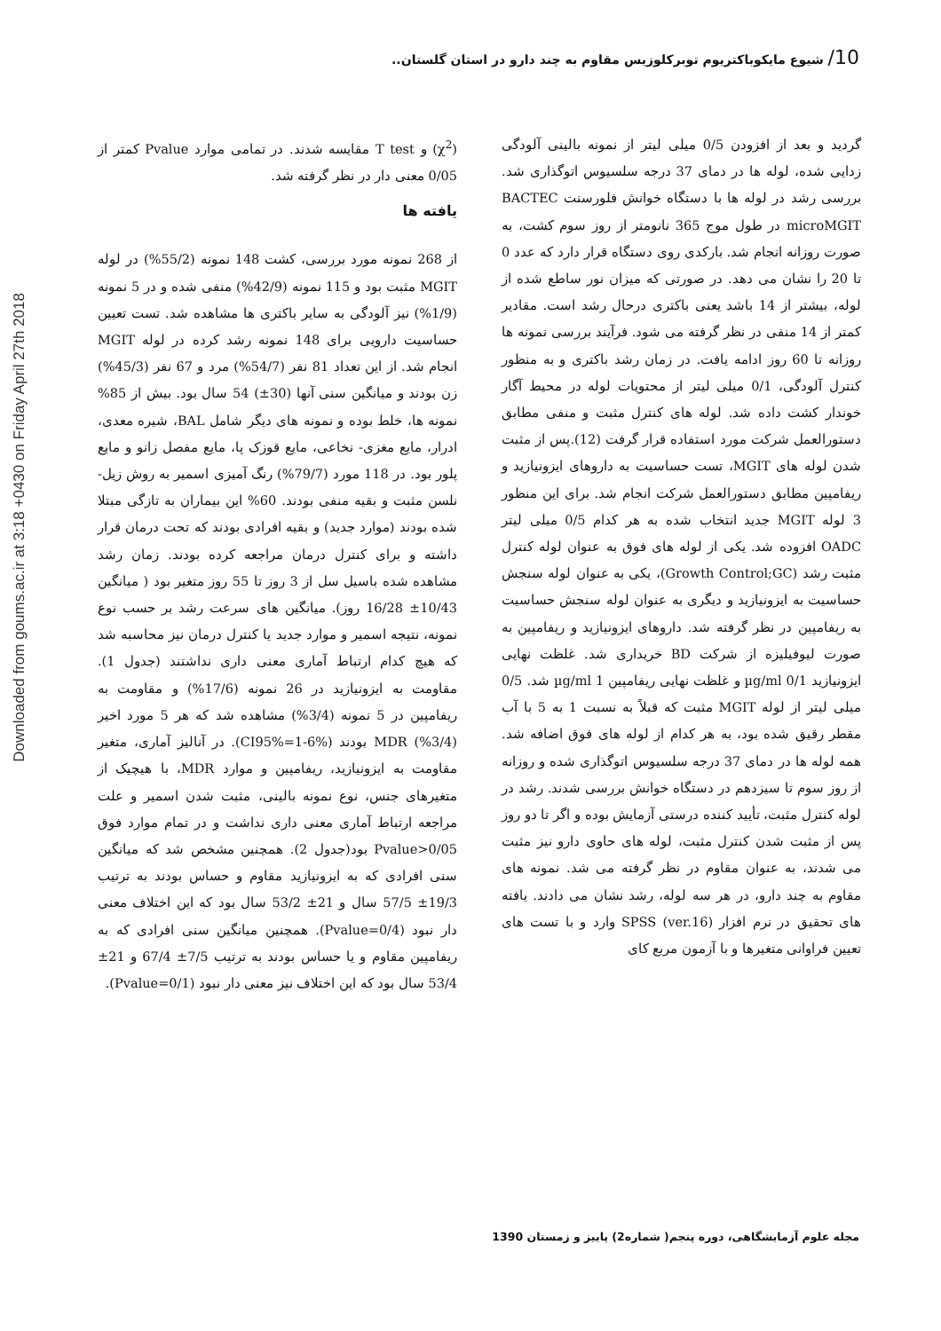Downloaded from goums.ac.ir at 3:18 +0430 on Friday April 27th 2018
10/ شیوع مایکوباکتریوم توبرکلوزیس مقاوم به چند دارو در استان گلستان..
گردید و بعد از افزودن 0/5 میلی لیتر از نمونه بالینی آلودگی زدایی شده، لوله ها در دمای 37 درجه سلسیوس اتوگذاری شد. بررسی رشد در لوله ها با دستگاه خوانش فلورسنت BACTEC microMGIT در طول موج 365 نانومتر از روز سوم کشت، به صورت روزانه انجام شد. بارکدی روی دستگاه قرار دارد که عدد 0 تا 20 را نشان می دهد. در صورتی که میزان نور ساطع شده از لوله، بیشتر از 14 باشد یعنی باکتری درحال رشد است. مقادیر کمتر از 14 منفی در نظر گرفته می شود. فرآیند بررسی نمونه ها روزانه تا 60 روز ادامه یافت. در زمان رشد باکتری و به منظور کنترل آلودگی، 0/1 میلی لیتر از محتویات لوله در محیط آگار خوندار کشت داده شد. لوله های کنترل مثبت و منفی مطابق دستورالعمل شرکت مورد استفاده قرار گرفت (12).پس از مثبت شدن لوله های MGIT، تست حساسیت به داروهای ایزونیازید و ریفامپین مطابق دستورالعمل شرکت انجام شد. برای این منظور 3 لوله MGIT جدید انتخاب شده به هر کدام 0/5 میلی لیتر OADC افزوده شد. یکی از لوله های فوق به عنوان لوله کنترل مثبت رشد (Growth Control;GC)، یکی به عنوان لوله سنجش حساسیت به ایزونیازید و دیگری به عنوان لوله سنجش حساسیت به ریفامپین در نظر گرفته شد. داروهای ایزونیازید و ریفامپین به صورت لیوفیلیزه از شرکت BD خریداری شد. غلظت نهایی ایزونیازید µg/ml 0/1 و غلظت نهایی ریفامپین µg/ml 1 شد. 0/5 میلی لیتر از لوله MGIT مثبت که قبلاً به نسبت 1 به 5 با آب مقطر رقیق شده بود، به هر کدام از لوله های فوق اضافه شد. همه لوله ها در دمای 37 درجه سلسیوس اتوگذاری شده و روزانه از روز سوم تا سیزدهم در دستگاه خوانش بررسی شدند. رشد در لوله کنترل مثبت، تأیید کننده درستی آزمایش بوده و اگر تا دو روز پس از مثبت شدن کنترل مثبت، لوله های حاوی دارو نیز مثبت می شدند، به عنوان مقاوم در نظر گرفته می شد. نمونه های مقاوم به چند دارو، در هر سه لوله، رشد نشان می دادند. یافته های تحقیق در نرم افزار SPSS (ver.16) وارد و با تست های تعیین فراوانی متغیرها و با آزمون مربع کای
(χ<sup>2</sup>) و T test مقایسه شدند. در تمامی موارد Pvalue کمتر از 0/05 معنی دار در نظر گرفته شد.
یافته ها
از 268 نمونه مورد بررسی، کشت 148 نمونه (55/2%) در لوله MGIT مثبت بود و 115 نمونه (42/9%) منفی شده و در 5 نمونه (1/9%) نیز آلودگی به سایر باکتری ها مشاهده شد. تست تعیین حساسیت دارویی برای 148 نمونه رشد کرده در لوله MGIT انجام شد. از این تعداد 81 نفر (54/7%) مرد و 67 نفر (45/3%) زن بودند و میانگین سنی آنها (30±) 54 سال بود. بیش از 85% نمونه ها، خلط بوده و نمونه های دیگر شامل BAL، شیره معدی، ادرار، مایع مغزی- نخاعی، مایع قوزک پا، مایع مفصل زانو و مایع پلور بود. در 118 مورد (79/7%) رنگ آمیزی اسمیر به روش زیل- نلسن مثبت و بقیه منفی بودند. 60% این بیماران به تازگی مبتلا شده بودند (موارد جدید) و بقیه افرادی بودند که تحت درمان قرار داشته و برای کنترل درمان مراجعه کرده بودند. زمان رشد مشاهده شده باسیل سل از 3 روز تا 55 روز متغیر بود ( میانگین 10/43± 16/28 روز). میانگین های سرعت رشد بر حسب نوع نمونه، نتیجه اسمیر و موارد جدید یا کنترل درمان نیز محاسبه شد که هیچ کدام ارتباط آماری معنی داری نداشتند (جدول 1). مقاومت به ایزونیازید در 26 نمونه (17/6%) و مقاومت به ریفامپین در 5 نمونه (3/4%) مشاهده شد که هر 5 مورد اخیر (3/4%) MDR بودند (CI95%=1-6%). در آنالیز آماری، متغیر مقاومت به ایزونیازید، ریفامپین و موارد MDR، با هیچیک از متغیرهای جنس، نوع نمونه بالینی، مثبت شدن اسمیر و علت مراجعه ارتباط آماری معنی داری نداشت و در تمام موارد فوق Pvalue>0/05 بود(جدول 2). همچنین مشخص شد که میانگین سنی افرادی که به ایزونیازید مقاوم و حساس بودند به ترتیب 19/3± 57/5 سال و 21± 53/2 سال بود که این اختلاف معنی دار نبود (Pvalue=0/4). همچنین میانگین سنی افرادی که به ریفامپین مقاوم و یا حساس بودند به ترتیب 7/5± 67/4 و 21± 53/4 سال بود که این اختلاف نیز معنی دار نبود (Pvalue=0/1).
مجله علوم آزمایشگاهی، دوره پنجم( شماره2) پاییز و زمستان 1390